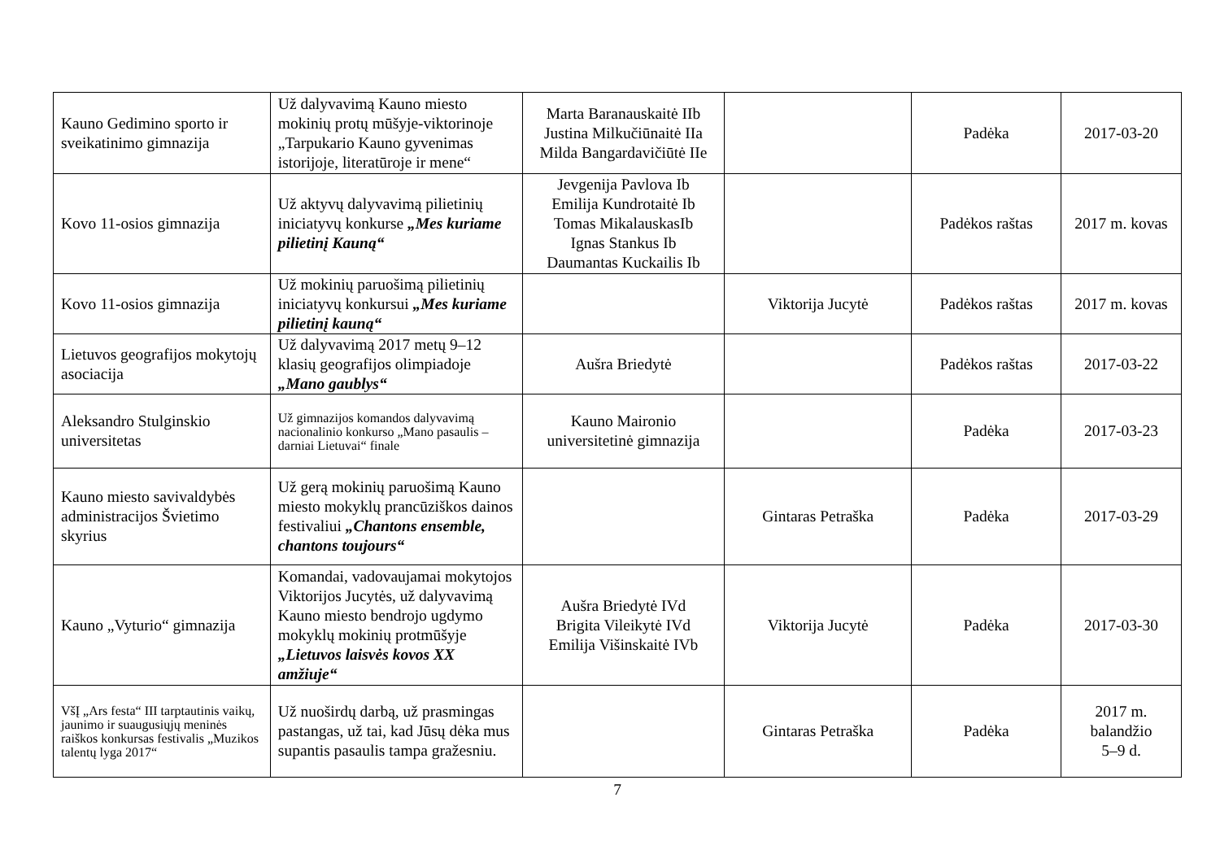| Kauno Gedimino sporto ir sveikatinimo gimnazija | Už dalyvavimą Kauno miesto mokinių protų mūšyje-viktorinoje „Tarpukario Kauno gyvenimas istorijoje, literatūroje ir mene“ | Marta Baranauskaitė IIb Justina Milkučiūnaitė IIa Milda Bangardavičiūtė IIe | | Padėka | 2017-03-20 |
| Kovo 11-osios gimnazija | Už aktyvų dalyvavimą pilietinių iniciatyvų konkurse „Mes kuriame pilietinį Kauną“ | Jevgenija Pavlova Ib Emilija Kundrotaitė Ib Tomas MikalauskasIb Ignas Stankus Ib Daumantas Kuckailis Ib | | Padėkos raštas | 2017 m. kovas |
| Kovo 11-osios gimnazija | Už mokinių paruošimą pilietinių iniciatyvų konkursui „Mes kuriame pilietinį kauną“ | | Viktorija Jucytė | Padėkos raštas | 2017 m. kovas |
| Lietuvos geografijos mokytojų asociacija | Už dalyvavimą 2017 metų 9–12 klasių geografijos olimpiadoje „Mano gaublys“ | Aušra Briedytė | | Padėkos raštas | 2017-03-22 |
| Aleksandro Stulginskio universitetas | Už gimnazijos komandos dalyvavimą nacionalinio konkurso „Mano pasaulis – darniai Lietuvai“ finale | Kauno Maironio universitetinė gimnazija | | Padėka | 2017-03-23 |
| Kauno miesto savivaldybės administracijos Švietimo skyrius | Už gerą mokinių paruošimą Kauno miesto mokyklų prancūziškos dainos festivaliui „Chantons ensemble, chantons toujours“ | | Gintaras Petraška | Padėka | 2017-03-29 |
| Kauno „Vyturio“ gimnazija | Komandai, vadovaujamai mokytojos Viktorijos Jucytės, už dalyvavimą Kauno miesto bendrojo ugdymo mokyklų mokinių protmūšyje „Lietuvos laisvės kovos XX amžiuje“ | Aušra Briedytė IVd Brigita Vileikytė IVd Emilija Višinskaitė IVb | Viktorija Jucytė | Padėka | 2017-03-30 |
| VšĮ „Ars festa“ III tarptautinis vaikų, jaunimo ir suaugusiųjų meninės raiškos konkursas festivalis „Muzikos talentų lyga 2017“ | Už nuoširdų darbą, už prasmingas pastangas, už tai, kad Jūsų dėka mus supantis pasaulis tampa gražesniu. | | Gintaras Petraška | Padėka | 2017 m. balandžio 5–9 d. |
7